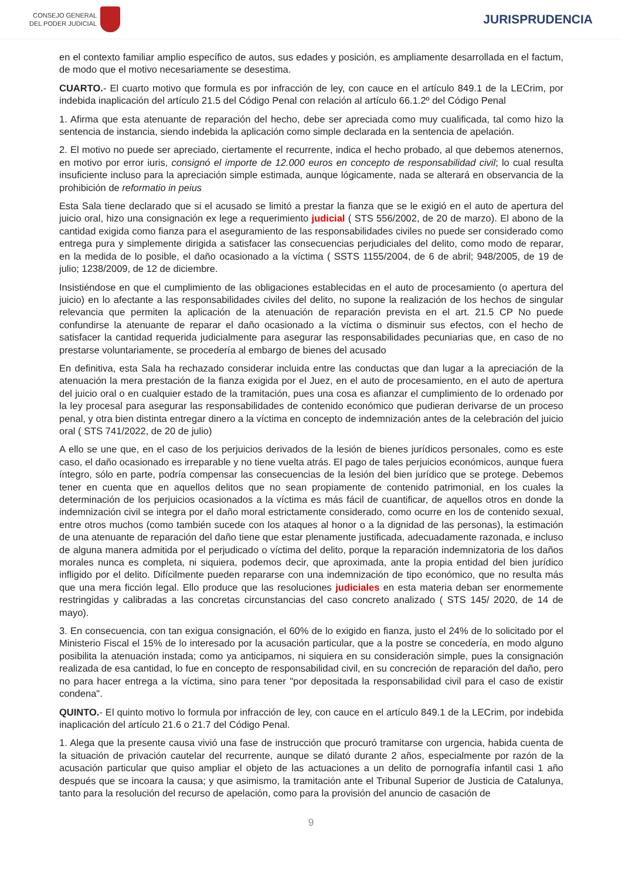CONSEJO GENERAL
DEL PODER JUDICIAL
JURISPRUDENCIA
en el contexto familiar amplio específico de autos, sus edades y posición, es ampliamente desarrollada en el factum, de modo que el motivo necesariamente se desestima.
CUARTO.- El cuarto motivo que formula es por infracción de ley, con cauce en el artículo 849.1 de la LECrim, por indebida inaplicación del artículo 21.5 del Código Penal con relación al artículo 66.1.2º del Código Penal
1. Afirma que esta atenuante de reparación del hecho, debe ser apreciada como muy cualificada, tal como hizo la sentencia de instancia, siendo indebida la aplicación como simple declarada en la sentencia de apelación.
2. El motivo no puede ser apreciado, ciertamente el recurrente, indica el hecho probado, al que debemos atenernos, en motivo por error iuris, consignó el importe de 12.000 euros en concepto de responsabilidad civil; lo cual resulta insuficiente incluso para la apreciación simple estimada, aunque lógicamente, nada se alterará en observancia de la prohibición de reformatio in peius
Esta Sala tiene declarado que si el acusado se limitó a prestar la fianza que se le exigió en el auto de apertura del juicio oral, hizo una consignación ex lege a requerimiento judicial ( STS 556/2002, de 20 de marzo). El abono de la cantidad exigida como fianza para el aseguramiento de las responsabilidades civiles no puede ser considerado como entrega pura y simplemente dirigida a satisfacer las consecuencias perjudiciales del delito, como modo de reparar, en la medida de lo posible, el daño ocasionado a la víctima ( SSTS 1155/2004, de 6 de abril; 948/2005, de 19 de julio; 1238/2009, de 12 de diciembre.
Insistiéndose en que el cumplimiento de las obligaciones establecidas en el auto de procesamiento (o apertura del juicio) en lo afectante a las responsabilidades civiles del delito, no supone la realización de los hechos de singular relevancia que permiten la aplicación de la atenuación de reparación prevista en el art. 21.5 CP No puede confundirse la atenuante de reparar el daño ocasionado a la víctima o disminuir sus efectos, con el hecho de satisfacer la cantidad requerida judicialmente para asegurar las responsabilidades pecuniarias que, en caso de no prestarse voluntariamente, se procedería al embargo de bienes del acusado
En definitiva, esta Sala ha rechazado considerar incluida entre las conductas que dan lugar a la apreciación de la atenuación la mera prestación de la fianza exigida por el Juez, en el auto de procesamiento, en el auto de apertura del juicio oral o en cualquier estado de la tramitación, pues una cosa es afianzar el cumplimiento de lo ordenado por la ley procesal para asegurar las responsabilidades de contenido económico que pudieran derivarse de un proceso penal, y otra bien distinta entregar dinero a la víctima en concepto de indemnización antes de la celebración del juicio oral ( STS 741/2022, de 20 de julio)
A ello se une que, en el caso de los perjuicios derivados de la lesión de bienes jurídicos personales, como es este caso, el daño ocasionado es irreparable y no tiene vuelta atrás. El pago de tales perjuicios económicos, aunque fuera íntegro, sólo en parte, podría compensar las consecuencias de la lesión del bien jurídico que se protege. Debemos tener en cuenta que en aquellos delitos que no sean propiamente de contenido patrimonial, en los cuales la determinación de los perjuicios ocasionados a la víctima es más fácil de cuantificar, de aquellos otros en donde la indemnización civil se integra por el daño moral estrictamente considerado, como ocurre en los de contenido sexual, entre otros muchos (como también sucede con los ataques al honor o a la dignidad de las personas), la estimación de una atenuante de reparación del daño tiene que estar plenamente justificada, adecuadamente razonada, e incluso de alguna manera admitida por el perjudicado o víctima del delito, porque la reparación indemnizatoria de los daños morales nunca es completa, ni siquiera, podemos decir, que aproximada, ante la propia entidad del bien jurídico infligido por el delito. Difícilmente pueden repararse con una indemnización de tipo económico, que no resulta más que una mera ficción legal. Ello produce que las resoluciones judiciales en esta materia deban ser enormemente restringidas y calibradas a las concretas circunstancias del caso concreto analizado ( STS 145/ 2020, de 14 de mayo).
3. En consecuencia, con tan exigua consignación, el 60% de lo exigido en fianza, justo el 24% de lo solicitado por el Ministerio Fiscal el 15% de lo interesado por la acusación particular, que a la postre se concedería, en modo alguno posibilita la atenuación instada; como ya anticipamos, ni siquiera en su consideración simple, pues la consignación realizada de esa cantidad, lo fue en concepto de responsabilidad civil, en su concreción de reparación del daño, pero no para hacer entrega a la víctima, sino para tener "por depositada la responsabilidad civil para el caso de existir condena".
QUINTO.- El quinto motivo lo formula por infracción de ley, con cauce en el artículo 849.1 de la LECrim, por indebida inaplicación del artículo 21.6 o 21.7 del Código Penal.
1. Alega que la presente causa vivió una fase de instrucción que procuró tramitarse con urgencia, habida cuenta de la situación de privación cautelar del recurrente, aunque se dilató durante 2 años, especialmente por razón de la acusación particular que quiso ampliar el objeto de las actuaciones a un delito de pornografía infantil casi 1 año después que se incoara la causa; y que asimismo, la tramitación ante el Tribunal Superior de Justicia de Catalunya, tanto para la resolución del recurso de apelación, como para la provisión del anuncio de casación de
9